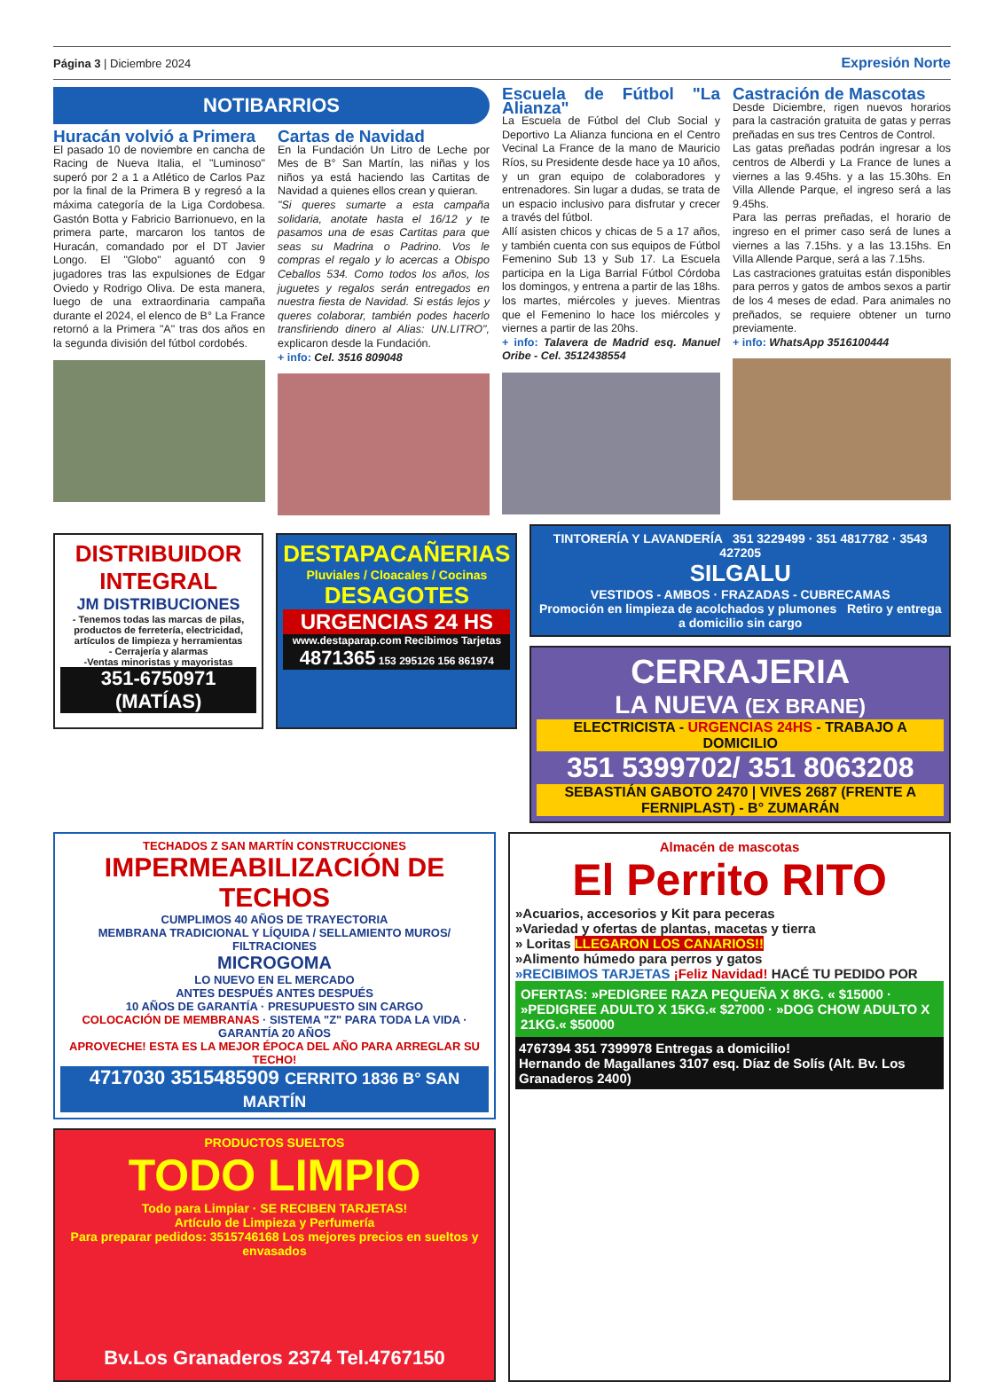Página 3 | Diciembre 2024 Expresión Norte
NOTIBARRIOS
Huracán volvió a Primera
El pasado 10 de noviembre en cancha de Racing de Nueva Italia, el "Luminoso" superó por 2 a 1 a Atlético de Carlos Paz por la final de la Primera B y regresó a la máxima categoría de la Liga Cordobesa. Gastón Botta y Fabricio Barrionuevo, en la primera parte, marcaron los tantos de Huracán, comandado por el DT Javier Longo. El "Globo" aguantó con 9 jugadores tras las expulsiones de Edgar Oviedo y Rodrigo Oliva. De esta manera, luego de una extraordinaria campaña durante el 2024, el elenco de B° La France retornó a la Primera "A" tras dos años en la segunda división del fútbol cordobés.
Cartas de Navidad
En la Fundación Un Litro de Leche por Mes de B° San Martín, las niñas y los niños ya está haciendo las Cartitas de Navidad a quienes ellos crean y quieran.
"Si queres sumarte a esta campaña solidaria, anotate hasta el 16/12 y te pasamos una de esas Cartitas para que seas su Madrina o Padrino. Vos le compras el regalo y lo acercas a Obispo Ceballos 534. Como todos los años, los juguetes y regalos serán entregados en nuestra fiesta de Navidad. Si estás lejos y queres colaborar, también podes hacerlo transfiriendo dinero al Alias: UN.LITRO", explicaron desde la Fundación.
+ info: Cel. 3516 809048
Escuela de Fútbol "La Alianza"
La Escuela de Fútbol del Club Social y Deportivo La Alianza funciona en el Centro Vecinal La France de la mano de Mauricio Ríos, su Presidente desde hace ya 10 años, y un gran equipo de colaboradores y entrenadores. Sin lugar a dudas, se trata de un espacio inclusivo para disfrutar y crecer a través del fútbol.
Allí asisten chicos y chicas de 5 a 17 años, y también cuenta con sus equipos de Fútbol Femenino Sub 13 y Sub 17. La Escuela participa en la Liga Barrial Fútbol Córdoba los domingos, y entrena a partir de las 18hs. los martes, miércoles y jueves. Mientras que el Femenino lo hace los miércoles y viernes a partir de las 20hs.
+ info: Talavera de Madrid esq. Manuel Oribe - Cel. 3512438554
Castración de Mascotas
Desde Diciembre, rigen nuevos horarios para la castración gratuita de gatas y perras preñadas en sus tres Centros de Control.
Las gatas preñadas podrán ingresar a los centros de Alberdi y La France de lunes a viernes a las 9.45hs. y a las 15.30hs. En Villa Allende Parque, el ingreso será a las 9.45hs.
Para las perras preñadas, el horario de ingreso en el primer caso será de lunes a viernes a las 7.15hs. y a las 13.15hs. En Villa Allende Parque, será a las 7.15hs.
Las castraciones gratuitas están disponibles para perros y gatos de ambos sexos a partir de los 4 meses de edad. Para animales no preñados, se requiere obtener un turno previamente.
+ info: WhatsApp 3516100444
DISTRIBUIDOR INTEGRAL
JM DISTRIBUCIONES
- Tenemos todas las marcas de pilas, productos de ferretería, electricidad, artículos de limpieza y herramientas
- Cerrajería y alarmas
-Ventas minoristas y mayoristas
351-6750971 (MATÍAS)
DESTAPACAÑERIAS
Pluviales / Cloacales / Cocinas
DESAGOTES
URGENCIAS 24 HS
www.destaparap.com Recibimos Tarjetas
4871365 153 295126 156 861974
TINTORERÍA Y LAVANDERÍA 351 3229499 · 351 4817782 · 3543 427205
SILGALU
VESTIDOS - AMBOS · FRAZADAS - CUBRECAMAS
Promoción en limpieza de acolchados y plumones Retiro y entrega a domicilio sin cargo
CERRAJERIA
LA NUEVA (EX BRANE)
ELECTRICISTA - URGENCIAS 24HS - TRABAJO A DOMICILIO
351 5399702/ 351 8063208
SEBASTIÁN GABOTO 2470 | VIVES 2687 (FRENTE A FERNIPLAST) - B° ZUMARÁN
TECHADOS Z SAN MARTÍN CONSTRUCCIONES
IMPERMEABILIZACIÓN DE TECHOS
CUMPLIMOS 40 AÑOS DE TRAYECTORIA
MEMBRANA TRADICIONAL Y LÍQUIDA / SELLAMIENTO MUROS/ FILTRACIONES
MICROGOMA
LO NUEVO EN EL MERCADO
ANTES DESPUÉS ANTES DESPUÉS
10 AÑOS DE GARANTÍA · PRESUPUESTO SIN CARGO
COLOCACIÓN DE MEMBRANAS · SISTEMA "Z" PARA TODA LA VIDA · GARANTÍA 20 AÑOS
APROVECHE! ESTA ES LA MEJOR ÉPOCA DEL AÑO PARA ARREGLAR SU TECHO!
4717030 3515485909 CERRITO 1836 B° SAN MARTÍN
PRODUCTOS SUELTOS
TODO LIMPIO
Todo para Limpiar · SE RECIBEN TARJETAS!
Artículo de Limpieza y Perfumería
Para preparar pedidos: 3515746168 Los mejores precios en sueltos y envasados
Bv.Los Granaderos 2374 Tel.4767150
Almacén de mascotas
El Perrito RITO
»Acuarios, accesorios y Kit para peceras
»Variedad y ofertas de plantas, macetas y tierra
» Loritas LLEGARON LOS CANARIOS!!
»Alimento húmedo para perros y gatos
»RECIBIMOS TARJETAS ¡Feliz Navidad! HACÉ TU PEDIDO POR
OFERTAS: »PEDIGREE RAZA PEQUEÑA X 8KG. « $15000 · »PEDIGREE ADULTO X 15KG.« $27000 · »DOG CHOW ADULTO X 21KG.« $50000
4767394 351 7399978 Entregas a domicilio!
Hernando de Magallanes 3107 esq. Díaz de Solís (Alt. Bv. Los Granaderos 2400)